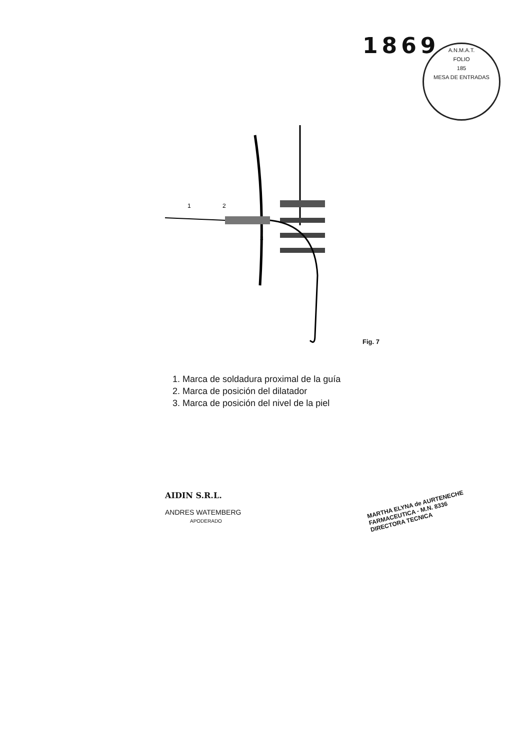1869
A.N.M.A.T.
FOLIO
185
MESA DE ENTRADAS
1
2
3
Fig. 7
1. Marca de soldadura proximal de la guía
2. Marca de posición del dilatador
3. Marca de posición del nivel de la piel
AIDIN S.R.L.
ANDRES WATEMBERG
APODERADO
MARTHA ELYNA de AURTENECHE
FARMACEUTICA - M.N. 8336
DIRECTORA TECNICA